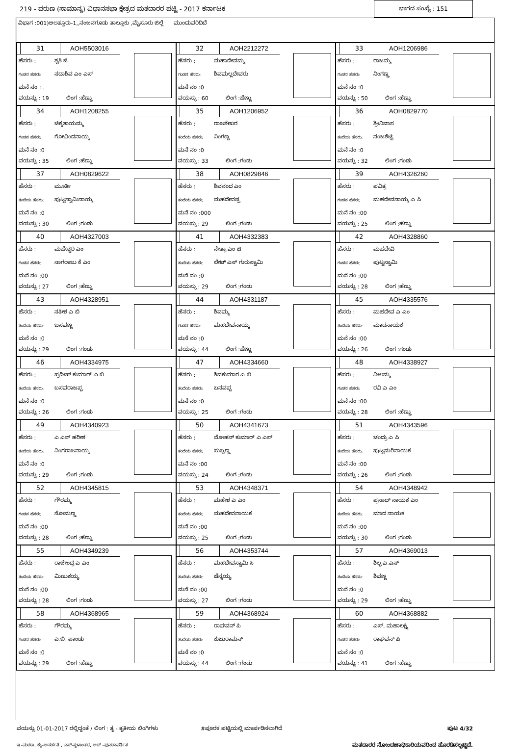219 - ವರುಣ (ಸಾಮಾನ್ಯ) ವಿಧಾನಸಭಾ ಕ್ಷೇತ್ರದ ಮತದಾರರ ಪಟ್ಟಿ - 2017 ಕರ್ನಾಟಕ
ಭಾಗದ ಸಂಖ್ಯೆ : 151
ವಿಭಾಗ :001)ಅಲತ್ತೂರು-1,,ನಂಜನಗೂಡು ತಾಲ್ಲೂಕು ,ಮೈಸೂರು ಜಿಲ್ಲೆ ಮುಂದುವರಿದಿದೆ
31 AOH5503016
ಹೆಸರು : ಶೃತಿ ಜಿ
ಗಂಡನ ಹೆಸರು: ಸದಾಶಿವ ಎಂ ಎಸ್
ಮನೆ ನಂ :..
ವಯಸ್ಸು : 19 ಲಿಂಗ :ಹೆಣ್ಣು
32 AOH2212272
ಹೆಸರು : ಮಹಾದೇವಮ್ಮ
ಗಂಡನ ಹೆಸರು: ಶಿವಮಲ್ಲದೇವರು
ಮನೆ ನಂ :0
ವಯಸ್ಸು : 60 ಲಿಂಗ :ಹೆಣ್ಣು
33 AOH1206986
ಹೆಸರು : ರಾಜಮ್ಮ
ಗಂಡನ ಹೆಸರು: ನಿಂಗಣ್ಣ
ಮನೆ ನಂ :0
ವಯಸ್ಸು : 50 ಲಿಂಗ :ಹೆಣ್ಣು
34 AOH1208255
ಹೆಸರು : ಚಿಕ್ಕತಾಯಮ್ಮ
ಗಂಡನ ಹೆಸರು: ಗೋವಿಂದನಾಯ್ಕ
ಮನೆ ನಂ :0
ವಯಸ್ಸು : 35 ಲಿಂಗ :ಹೆಣ್ಣು
35 AOH1206952
ಹೆಸರು : ರಾಜಶೇಖರ
ತಂದೆಯ ಹೆಸರು: ನಿಂಗಣ್ಣ
ಮನೆ ನಂ :0
ವಯಸ್ಸು : 33 ಲಿಂಗ :ಗಂಡು
36 AOH0829770
ಹೆಸರು : ಶ್ರೀನಿವಾಸ
ತಂದೆಯ ಹೆಸರು: ನಂಜಶೆಟ್ಟಿ
ಮನೆ ನಂ :0
ವಯಸ್ಸು : 32 ಲಿಂಗ :ಗಂಡು
37 AOH0829622
ಹೆಸರು : ಮೂರ್ತಿ
ತಂದೆಯ ಹೆಸರು: ಪುಟ್ಟಸ್ವಾಮಿನಾಯ್ಕ
ಮನೆ ನಂ :0
ವಯಸ್ಸು : 30 ಲಿಂಗ :ಗಂಡು
38 AOH0829846
ಹೆಸರು : ಶಿವನಂದ ಎಂ
ತಂದೆಯ ಹೆಸರು: ಮಹದೇವಪ್ಪ
ಮನೆ ನಂ :000
ವಯಸ್ಸು : 29 ಲಿಂಗ :ಗಂಡು
39 AOH4326260
ಹೆಸರು : ಪವಿತ್ರ
ಗಂಡನ ಹೆಸರು: ಮಹದೇವನಾಯ್ಕ ಎ ಪಿ
ಮನೆ ನಂ :00
ವಯಸ್ಸು : 25 ಲಿಂಗ :ಹೆಣ್ಣು
40 AOH4327003
ಹೆಸರು : ಮಹೇಶ್ವರಿ ಎಂ
ಗಂಡನ ಹೆಸರು: ನಾಗರಾಜು ಕೆ ಎಂ
ಮನೆ ನಂ :00
ವಯಸ್ಸು : 27 ಲಿಂಗ :ಹೆಣ್ಣು
41 AOH4332383
ಹೆಸರು : ನೇತ್ರಾ ಎಂ ಜಿ
ತಂದೆಯ ಹೆಸರು: ಲೇಟ್ ಎಸ್ ಗುರುಸ್ವಾಮಿ
ಮನೆ ನಂ :0
ವಯಸ್ಸು : 29 ಲಿಂಗ :ಗಂಡು
42 AOH4328860
ಹೆಸರು : ಮಹದೇವಿ
ಗಂಡನ ಹೆಸರು: ಪುಟ್ಟಸ್ವಾಮಿ
ಮನೆ ನಂ :00
ವಯಸ್ಸು : 28 ಲಿಂಗ :ಹೆಣ್ಣು
43 AOH4328951
ಹೆಸರು : ಸತೀಶ ಎ ಬಿ
ತಂದೆಯ ಹೆಸರು: ಬಸವಣ್ಣ
ಮನೆ ನಂ :0
ವಯಸ್ಸು : 29 ಲಿಂಗ :ಗಂಡು
44 AOH4331187
ಹೆಸರು : ಶಿವಮ್ಮ
ಗಂಡನ ಹೆಸರು: ಮಹದೇವನಾಯ್ಕ
ಮನೆ ನಂ :0
ವಯಸ್ಸು : 44 ಲಿಂಗ :ಹೆಣ್ಣು
45 AOH4335576
ಹೆಸರು : ಮಹದೇವ ಎ ಎಂ
ತಂದೆಯ ಹೆಸರು: ಮಾದನಾಯಕ
ಮನೆ ನಂ :00
ವಯಸ್ಸು : 26 ಲಿಂಗ :ಗಂಡು
46 AOH4334975
ಹೆಸರು : ಪ್ರದೀಪ್ ಕುಮಾರ್ ಎ ಬಿ
ತಂದೆಯ ಹೆಸರು: ಬಸವರಾಜಪ್ಪ
ಮನೆ ನಂ :0
ವಯಸ್ಸು : 26 ಲಿಂಗ :ಗಂಡು
47 AOH4334660
ಹೆಸರು : ಶಿವಕುಮಾರ ಎ ಬಿ
ತಂದೆಯ ಹೆಸರು: ಬಸವಪ್ಪ
ಮನೆ ನಂ :0
ವಯಸ್ಸು : 25 ಲಿಂಗ :ಗಂಡು
48 AOH4338927
ಹೆಸರು : ನೀಲಮ್ಮ
ಗಂಡನ ಹೆಸರು: ರವಿ ಎ ಎಂ
ಮನೆ ನಂ :00
ವಯಸ್ಸು : 28 ಲಿಂಗ :ಹೆಣ್ಣು
49 AOH4340923
ಹೆಸರು : ಎ ಎನ್ ಹರೀಶ
ತಂದೆಯ ಹೆಸರು: ನಿಂಗರಾಜನಾಯ್ಕ
ಮನೆ ನಂ :0
ವಯಸ್ಸು : 29 ಲಿಂಗ :ಗಂಡು
50 AOH4341673
ಹೆಸರು : ಮೋಹನ್ ಕುಮಾರ್ ಎ ಎಸ್
ತಂದೆಯ ಹೆಸರು: ಸುಬ್ಬಣ್ಣ
ಮನೆ ನಂ :00
ವಯಸ್ಸು : 24 ಲಿಂಗ :ಗಂಡು
51 AOH4343596
ಹೆಸರು : ಚಂದ್ರು ಎ ಪಿ
ತಂದೆಯ ಹೆಸರು: ಪುಟ್ಟಮರಿನಾಯಕ
ಮನೆ ನಂ :00
ವಯಸ್ಸು : 26 ಲಿಂಗ :ಗಂಡು
52 AOH4345815
ಹೆಸರು : ಗೌರಮ್ಮ
ಗಂಡನ ಹೆಸರು: ಸೋಮಣ್ಣ
ಮನೆ ನಂ :00
ವಯಸ್ಸು : 28 ಲಿಂಗ :ಹೆಣ್ಣು
53 AOH4348371
ಹೆಸರು : ಮಹೇಶ ಎ ಎಂ
ತಂದೆಯ ಹೆಸರು: ಮಹದೇವನಾಯಕ
ಮನೆ ನಂ :00
ವಯಸ್ಸು : 25 ಲಿಂಗ :ಗಂಡು
54 AOH4348942
ಹೆಸರು : ಪ್ರಸಾದ್ ನಾಯಕ ಎಂ
ತಂದೆಯ ಹೆಸರು: ಮಾದ ನಾಯಕ
ಮನೆ ನಂ :00
ವಯಸ್ಸು : 30 ಲಿಂಗ :ಗಂಡು
55 AOH4349239
ಹೆಸರು : ರಾಜೇಂದ್ರ ಎ ಎಂ
ತಂದೆಯ ಹೆಸರು: ಮಿಣುಕಯ್ಯ
ಮನೆ ನಂ :00
ವಯಸ್ಸು : 28 ಲಿಂಗ :ಗಂಡು
56 AOH4353744
ಹೆಸರು : ಮಹದೇವಸ್ವಾಮಿ ಸಿ
ತಂದೆಯ ಹೆಸರು: ಚೆನ್ನಯ್ಯ
ಮನೆ ನಂ :00
ವಯಸ್ಸು : 27 ಲಿಂಗ :ಗಂಡು
57 AOH4369013
ಹೆಸರು : ಶಿಲ್ಪ ಎ.ಎಸ್
ತಂದೆಯ ಹೆಸರು: ಶಿವಣ್ಣ
ಮನೆ ನಂ :0
ವಯಸ್ಸು : 29 ಲಿಂಗ :ಹೆಣ್ಣು
58 AOH4368965
ಹೆಸರು : ಗೌರಮ್ಮ
ಗಂಡನ ಹೆಸರು: ಎ.ಬಿ. ಪಾಂಡು
ಮನೆ ನಂ :0
ವಯಸ್ಸು : 29 ಲಿಂಗ :ಹೆಣ್ಣು
59 AOH4368924
ಹೆಸರು : ರಾಘವನ್ ಪಿ
ತಂದೆಯ ಹೆಸರು: ಕುಜುರಾಮನ್
ಮನೆ ನಂ :0
ವಯಸ್ಸು : 44 ಲಿಂಗ :ಗಂಡು
60 AOH4368882
ಹೆಸರು : ಎಸ್. ಮಹಾಲಕ್ಷ್ಮಿ
ಗಂಡನ ಹೆಸರು: ರಾಘವನ್ ಪಿ
ಮನೆ ನಂ :0
ವಯಸ್ಸು : 41 ಲಿಂಗ :ಹೆಣ್ಣು
ವಯಸ್ಸು 01-01-2017 ರಲ್ಲಿದ್ದಂತೆ / ಲಿಂಗ : ತೃ - ತೃತೀಯ ಲಿಂಗಿಗಳು #ಪೂರಕ ಪಟ್ಟಿಯಲ್ಲಿ ಮಾರ್ಪಡಿಸಲಾಗಿದೆ ಪುಟ 4/32
ಇ -ಮರಣ, ಕ್ಯು-ಅನರ್ಹತೆ , ಎಸ್-ಸ್ಥಳಾಂತರ, ಆರ್ -ಪುನರಾವರ್ತಿತ ಮತದಾರರ ನೋಂದಣಾಧಿಕಾರಿಯವರಿಂದ ಹೊರಡಿಸಲ್ಪಟ್ಟಿದೆ.